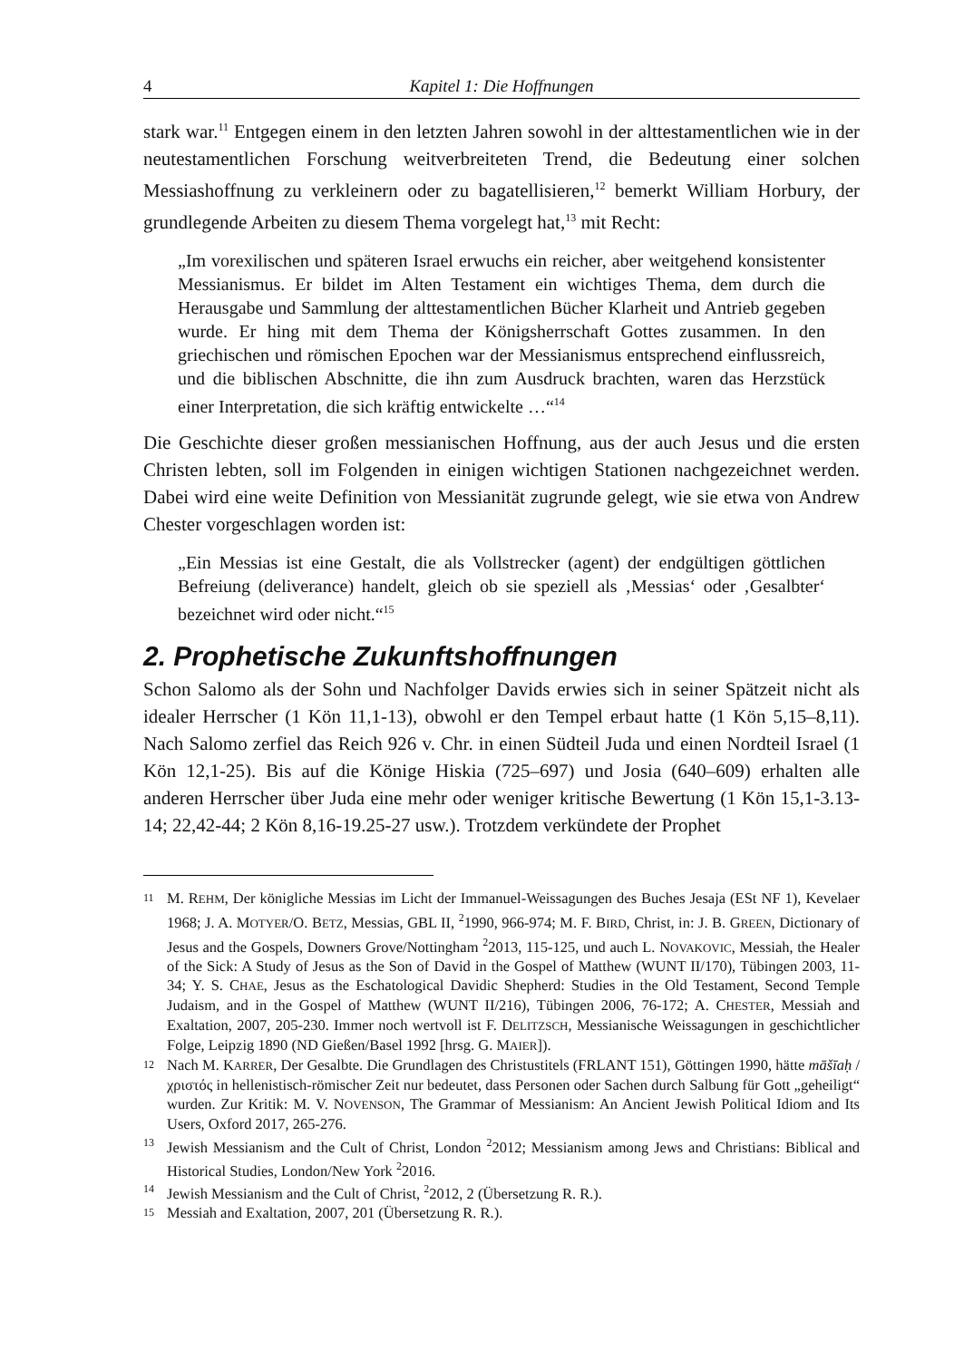4 Kapitel 1: Die Hoffnungen
stark war.<sup>11</sup> Entgegen einem in den letzten Jahren sowohl in der alttestamentlichen wie in der neutestamentlichen Forschung weitverbreiteten Trend, die Bedeutung einer solchen Messiashoffnung zu verkleinern oder zu bagatellisieren,<sup>12</sup> bemerkt William Horbury, der grundlegende Arbeiten zu diesem Thema vorgelegt hat,<sup>13</sup> mit Recht:
„Im vorexilischen und späteren Israel erwuchs ein reicher, aber weitgehend konsistenter Messianismus. Er bildet im Alten Testament ein wichtiges Thema, dem durch die Herausgabe und Sammlung der alttestamentlichen Bücher Klarheit und Antrieb gegeben wurde. Er hing mit dem Thema der Königsherrschaft Gottes zusammen. In den griechischen und römischen Epochen war der Messianismus entsprechend einflussreich, und die biblischen Abschnitte, die ihn zum Ausdruck brachten, waren das Herzstück einer Interpretation, die sich kräftig entwickelte …“<sup>14</sup>
Die Geschichte dieser großen messianischen Hoffnung, aus der auch Jesus und die ersten Christen lebten, soll im Folgenden in einigen wichtigen Stationen nachgezeichnet werden. Dabei wird eine weite Definition von Messianität zugrunde gelegt, wie sie etwa von Andrew Chester vorgeschlagen worden ist:
„Ein Messias ist eine Gestalt, die als Vollstrecker (agent) der endgültigen göttlichen Befreiung (deliverance) handelt, gleich ob sie speziell als ‚Messias‘ oder ‚Gesalbter‘ bezeichnet wird oder nicht.“<sup>15</sup>
2. Prophetische Zukunftshoffnungen
Schon Salomo als der Sohn und Nachfolger Davids erwies sich in seiner Spätzeit nicht als idealer Herrscher (1 Kön 11,1-13), obwohl er den Tempel erbaut hatte (1 Kön 5,15–8,11). Nach Salomo zerfiel das Reich 926 v. Chr. in einen Südteil Juda und einen Nordteil Israel (1 Kön 12,1-25). Bis auf die Könige Hiskia (725–697) und Josia (640–609) erhalten alle anderen Herrscher über Juda eine mehr oder weniger kritische Bewertung (1 Kön 15,1-3.13-14; 22,42-44; 2 Kön 8,16-19.25-27 usw.). Trotzdem verkündete der Prophet
11
M. REHM, Der königliche Messias im Licht der Immanuel-Weissagungen des Buches Jesaja (ESt NF 1), Kevelaer 1968; J. A. MOTYER/O. BETZ, Messias, GBL II, <sup>2</sup>1990, 966-974; M. F. BIRD, Christ, in: J. B. GREEN, Dictionary of Jesus and the Gospels, Downers Grove/Nottingham <sup>2</sup>2013, 115-125, und auch L. NOVAKOVIC, Messiah, the Healer of the Sick: A Study of Jesus as the Son of David in the Gospel of Matthew (WUNT II/170), Tübingen 2003, 11-34; Y. S. CHAE, Jesus as the Eschatological Davidic Shepherd: Studies in the Old Testament, Second Temple Judaism, and in the Gospel of Matthew (WUNT II/216), Tübingen 2006, 76-172; A. CHESTER, Messiah and Exaltation, 2007, 205-230. Immer noch wertvoll ist F. DELITZSCH, Messianische Weissagungen in geschichtlicher Folge, Leipzig 1890 (ND Gießen/Basel 1992 [hrsg. G. MAIER]).
12
Nach M. KARRER, Der Gesalbte. Die Grundlagen des Christustitels (FRLANT 151), Göttingen 1990, hätte māšīaḥ / χριστός in hellenistisch-römischer Zeit nur bedeutet, dass Personen oder Sachen durch Salbung für Gott „geheiligt“ wurden. Zur Kritik: M. V. NOVENSON, The Grammar of Messianism: An Ancient Jewish Political Idiom and Its Users, Oxford 2017, 265-276.
13
Jewish Messianism and the Cult of Christ, London <sup>2</sup>2012; Messianism among Jews and Christians: Biblical and Historical Studies, London/New York <sup>2</sup>2016.
14
Jewish Messianism and the Cult of Christ, <sup>2</sup>2012, 2 (Übersetzung R. R.).
15
Messiah and Exaltation, 2007, 201 (Übersetzung R. R.).